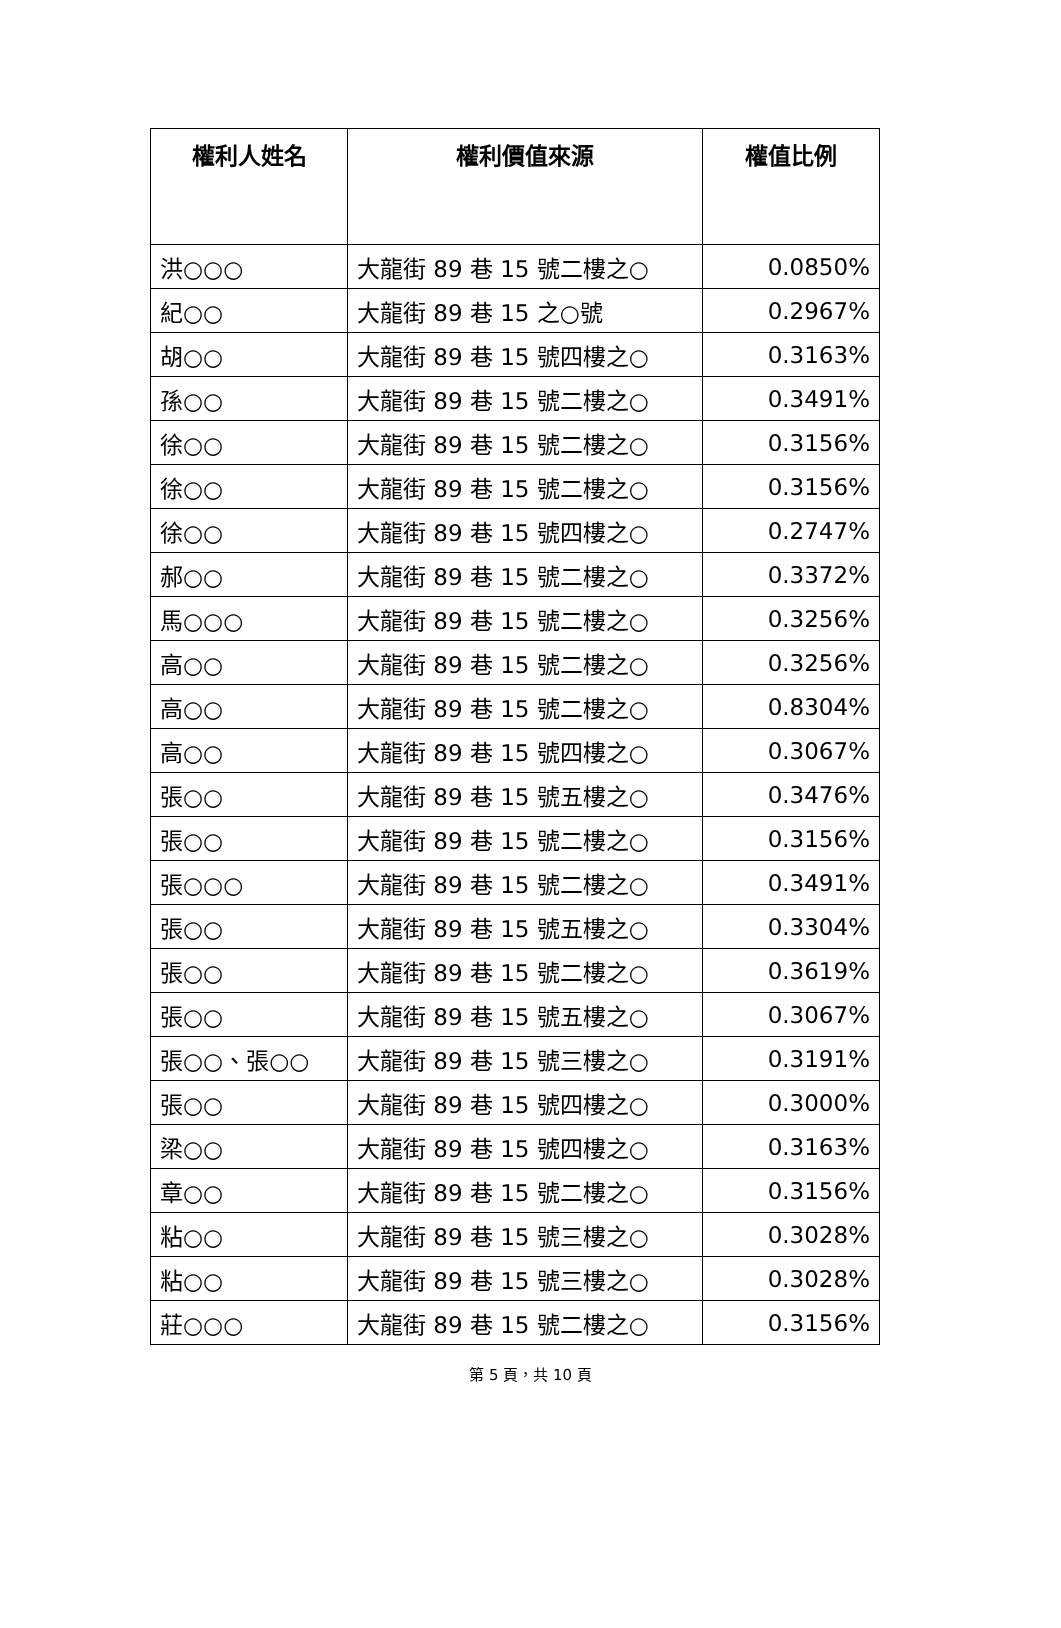| 權利人姓名 | 權利價值來源 | 權值比例 |
| --- | --- | --- |
| 洪○○○ | 大龍街 89 巷 15 號二樓之○ | 0.0850% |
| 紀○○ | 大龍街 89 巷 15 之○號 | 0.2967% |
| 胡○○ | 大龍街 89 巷 15 號四樓之○ | 0.3163% |
| 孫○○ | 大龍街 89 巷 15 號二樓之○ | 0.3491% |
| 徐○○ | 大龍街 89 巷 15 號二樓之○ | 0.3156% |
| 徐○○ | 大龍街 89 巷 15 號二樓之○ | 0.3156% |
| 徐○○ | 大龍街 89 巷 15 號四樓之○ | 0.2747% |
| 郝○○ | 大龍街 89 巷 15 號二樓之○ | 0.3372% |
| 馬○○○ | 大龍街 89 巷 15 號二樓之○ | 0.3256% |
| 高○○ | 大龍街 89 巷 15 號二樓之○ | 0.3256% |
| 高○○ | 大龍街 89 巷 15 號二樓之○ | 0.8304% |
| 高○○ | 大龍街 89 巷 15 號四樓之○ | 0.3067% |
| 張○○ | 大龍街 89 巷 15 號五樓之○ | 0.3476% |
| 張○○ | 大龍街 89 巷 15 號二樓之○ | 0.3156% |
| 張○○○ | 大龍街 89 巷 15 號二樓之○ | 0.3491% |
| 張○○ | 大龍街 89 巷 15 號五樓之○ | 0.3304% |
| 張○○ | 大龍街 89 巷 15 號二樓之○ | 0.3619% |
| 張○○ | 大龍街 89 巷 15 號五樓之○ | 0.3067% |
| 張○○、張○○ | 大龍街 89 巷 15 號三樓之○ | 0.3191% |
| 張○○ | 大龍街 89 巷 15 號四樓之○ | 0.3000% |
| 梁○○ | 大龍街 89 巷 15 號四樓之○ | 0.3163% |
| 章○○ | 大龍街 89 巷 15 號二樓之○ | 0.3156% |
| 粘○○ | 大龍街 89 巷 15 號三樓之○ | 0.3028% |
| 粘○○ | 大龍街 89 巷 15 號三樓之○ | 0.3028% |
| 莊○○○ | 大龍街 89 巷 15 號二樓之○ | 0.3156% |
第 5 頁，共 10 頁